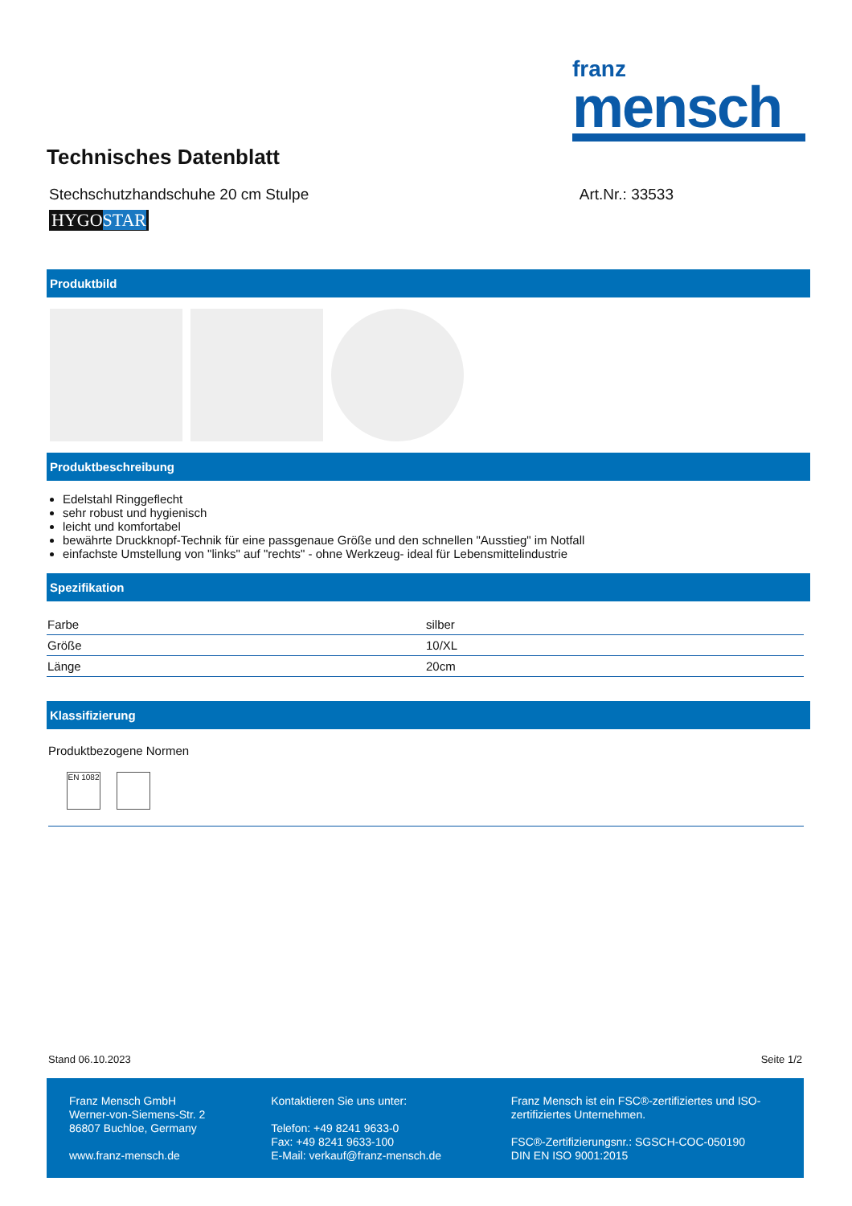franz
mensch
Technisches Datenblatt
Stechschutzhandschuhe 20 cm Stulpe Art.Nr.: 33533
HYGOSTAR
Produktbild
Produktbeschreibung
Edelstahl Ringgeflecht
sehr robust und hygienisch
leicht und komfortabel
bewährte Druckknopf-Technik für eine passgenaue Größe und den schnellen "Ausstieg" im Notfall
einfachste Umstellung von "links" auf "rechts" - ohne Werkzeug- ideal für Lebensmittelindustrie
Spezifikation
| Farbe | silber |
| Größe | 10/XL |
| Länge | 20cm |
Klassifizierung
Produktbezogene Normen
EN 1082
Stand 06.10.2023 Seite 1/2
Franz Mensch GmbH
Werner-von-Siemens-Str. 2
86807 Buchloe, Germany
www.franz-mensch.de
Kontaktieren Sie uns unter:
Telefon: +49 8241 9633-0
Fax: +49 8241 9633-100
E-Mail: verkauf@franz-mensch.de
Franz Mensch ist ein FSC®-zertifiziertes und ISO-zertifiziertes Unternehmen.
FSC®-Zertifizierungsnr.: SGSCH-COC-050190
DIN EN ISO 9001:2015